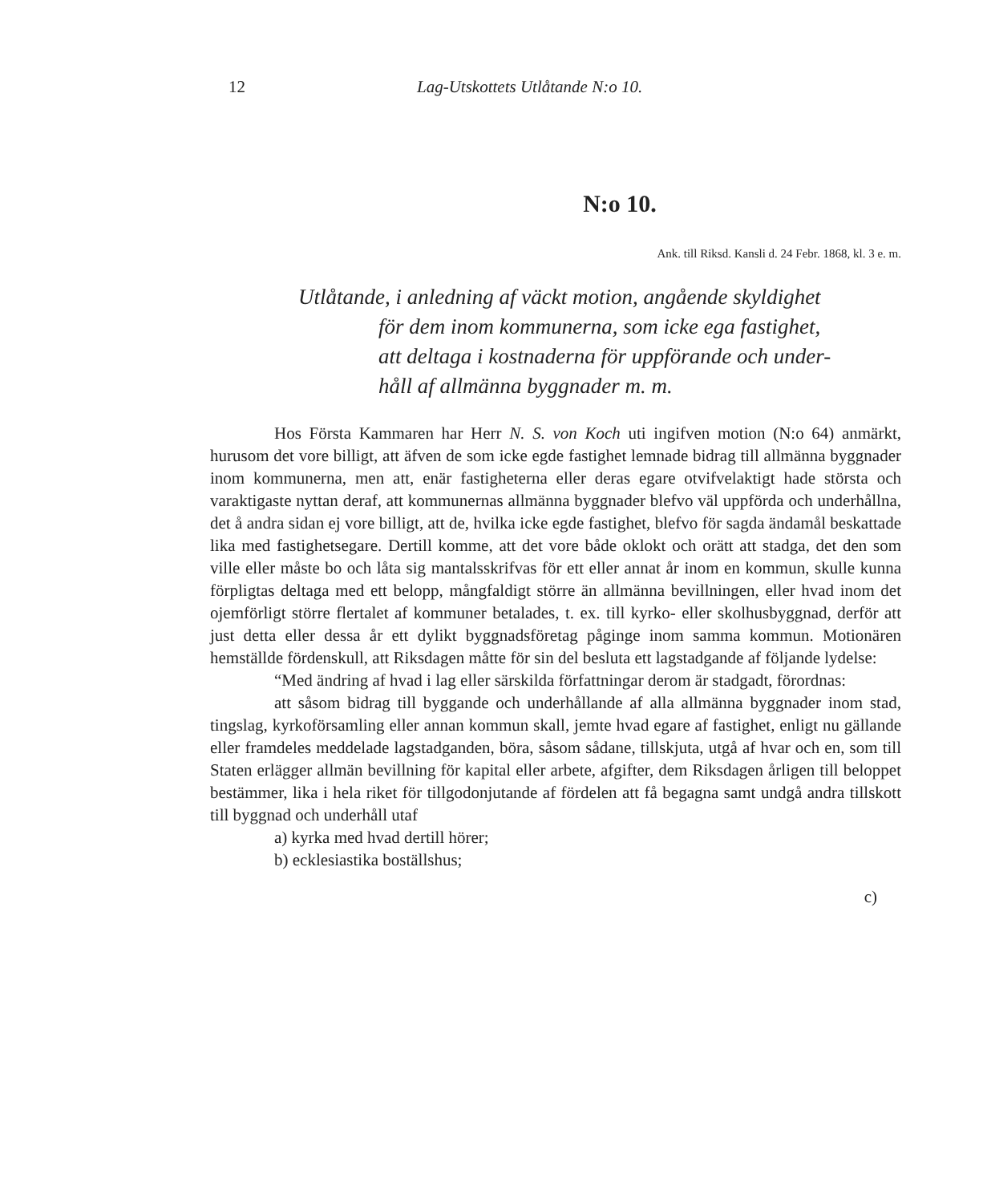12 Lag-Utskottets Utlåtande N:o 10.
N:o 10.
Ank. till Riksd. Kansli d. 24 Febr. 1868, kl. 3 e. m.
Utlåtande, i anledning af väckt motion, angående skyldighet
för dem inom kommunerna, som icke ega fastighet,
att deltaga i kostnaderna för uppförande och under-
håll af allmänna byggnader m. m.
Hos Första Kammaren har Herr N. S. von Koch uti ingifven motion (N:o 64) anmärkt, hurusom det vore billigt, att äfven de som icke egde fastighet lemnade bidrag till allmänna byggnader inom kommunerna, men att, enär fastigheterna eller deras egare otvifvelaktigt hade största och varaktigaste nyttan deraf, att kommunernas allmänna byggnader blefvo väl uppförda och underhållna, det å andra sidan ej vore billigt, att de, hvilka icke egde fastighet, blefvo för sagda ändamål beskattade lika med fastighetsegare. Dertill komme, att det vore både oklokt och orätt att stadga, det den som ville eller måste bo och låta sig mantalsskrifvas för ett eller annat år inom en kommun, skulle kunna förpligtas deltaga med ett belopp, mångfaldigt större än allmänna bevillningen, eller hvad inom det ojemförligt större flertalet af kommuner betalades, t. ex. till kyrko- eller skolhusbyggnad, derför att just detta eller dessa år ett dylikt byggnadsföretag påginge inom samma kommun. Motionären hemställde fördenskull, att Riksdagen måtte för sin del besluta ett lagstadgande af följande lydelse:
“Med ändring af hvad i lag eller särskilda författningar derom är stadgadt, förordnas:
att såsom bidrag till byggande och underhållande af alla allmänna byggnader inom stad, tingslag, kyrkoförsamling eller annan kommun skall, jemte hvad egare af fastighet, enligt nu gällande eller framdeles meddelade lagstadganden, böra, såsom sådane, tillskjuta, utgå af hvar och en, som till Staten erlägger allmän bevillning för kapital eller arbete, afgifter, dem Riksdagen årligen till beloppet bestämmer, lika i hela riket för tillgodonjutande af fördelen att få begagna samt undgå andra tillskott till byggnad och underhåll utaf
a) kyrka med hvad dertill hörer;
b) ecklesiastika boställshus;
c)